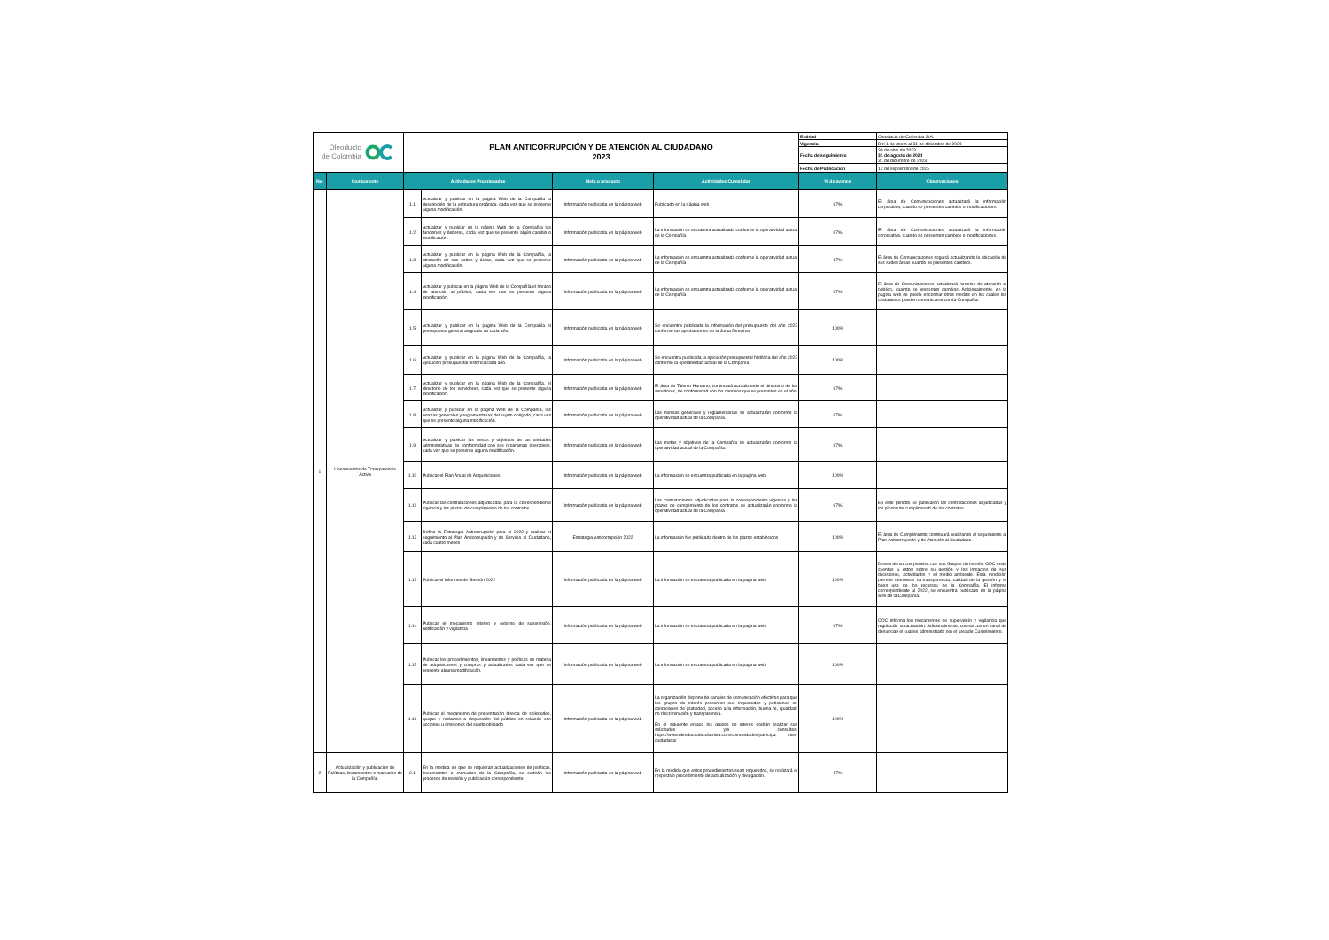| Oleoducto de Colombia | | PLAN ANTICORRUPCIÓN Y DE ATENCIÓN AL CIUDADANO 2023 | | | | Entidad | Oleoducto de Colombia S.A. |
| | | | | | | Vigencia | Del 1 de enero al 31 de diciembre de 2023 |
| | | | | | | Fecha de seguimiento | 30 de abril de 2023 31 de agosto de 2023 31 de diciembre de 2023 |
| | | | | | | Fecha de Publicación | 12 de septiembre de 2023 |
| No. | Componente | Actividades Programadas | | Meta o producto | Actividades Cumplidas | % de avance | Observaciones |
| 1 | Lineamientos de Transparencia Activa | 1.1 | Actualizar y publicar en la página Web de la Compañía la descripción de la estructura orgánica, cada vez que se presente alguna modificación. | Información publicada en la página web | Publicado en la página web | 67% | El área de Comunicaciones actualizará la información corporativa, cuando se presenten cambios o modificaciones. |
| | | 1.2 | Actualizar y publicar en la página Web de la Compañía las funciones y deberes, cada vez que se presente algún cambio o modificación. | Información publicada en la página web | La información se encuentra actualizada conforme la operatividad actual de la Compañía | 67% | El área de Comunicaciones actualizará la información corporativa, cuando se presenten cambios o modificaciones. |
| | | 1.3 | Actualizar y publicar en la página Web de la Compañía, la ubicación de sus sedes y áreas, cada vez que se presente alguna modificación. | Información publicada en la página web | La información se encuentra actualizada conforme la operatividad actual de la Compañía | 67% | El área de Comunicaciones seguirá actualizando la ubicación de sus sedes áreas cuando se presenten cambios. |
| | | 1.4 | Actualizar y publicar en la página Web de la Compañía el horario de atención al público, cada vez que se presente alguna modificación. | Información publicada en la página web | La información se encuentra actualizada conforme la operatividad actual de la Compañía | 67% | El área de Comunicaciones actualizará horarios de atención al público, cuando se presenten cambios. Adicionalmente, en la página web se puede encontrar otros medios en los cuales los ciudadanos pueden comunicarse con la Compañía. |
| | | 1.5 | Actualizar y publicar en la página Web de la Compañía el presupuesto general asignado de cada año. | Información publicada en la página web | Se encuentra publicada la información del presupuesto del año 2022 conforme las aprobaciones de la Junta Directiva | 100% | |
| | | 1.6 | Actualizar y publicar en la página Web de la Compañía, la ejecución presupuestal histórica cada año. | Información publicada en la página web | Se encuentra publicada la ejecución presupuestal histórica del año 2022 conforme la operatividad actual de la Compañía | 100% | |
| | | 1.7 | Actualizar y publicar en la página Web de la Compañía, el directorio de los servidores, cada vez que se presente alguna modificación. | Información publicada en la página web | El área de Talento Humano, continuará actualizando el directorio de los servidores, de conformidad con los cambios que se presenten en el año. | 67% | |
| | | 1.8 | Actualizar y publicar en la página Web de la Compañía, las normas generales y reglamentarias del sujeto obligado, cada vez que se presente alguna modificación. | Información publicada en la página web | Las normas generales y reglamentarias se actualizarán conforme la operatividad actual de la Compañía. | 67% | |
| | | 1.9 | Actualizar y publicar las metas y objetivos de las unidades administrativas de conformidad con sus programas operativos, cada vez que se presente alguna modificación. | Información publicada en la página web | Las metas y objetivos de la Compañía se actualizarán conforme la operatividad actual de la Compañía. | 67% | |
| | | 1.10 | Publicar el Plan Anual de Adquisiciones | Información publicada en la página web | La información se encuentra publicada en la pagina web. | 100% | |
| | | 1.11 | Publicar las contrataciones adjudicadas para la correspondiente vigencia y los plazos de cumplimiento de los contratos. | Información publicada en la página web | Las contrataciones adjudicadas para la correspondiente vigencia y los plazos de cumplimiento de los contratos se actualizarán conforme la operatividad actual de la Compañía | 67% | En este periodo se publicaron las contrataciones adjudicadas y los plazos de cumplimiento de los contratos. |
| | | 1.12 | Definir la Estrategia Anticorrupción para el 2022 y realizar el seguimiento al Plan Anticorrupción y de Servicio al Ciudadano, cada cuatro meses | Estrategia Anticorrupción 2022 | La información fue publicada dentro de los plazos establecidos | 100% | El área de Cumplimiento continuará realizando el seguimiento al Plan Anticorrupción y de Atención al Ciudadano. |
| | | 1.13 | Publicar el Informes de Gestión 2022 | Información publicada en la página web | La información se encuentra publicada en la pagina web. | 100% | Dentro de su compromiso con sus Grupos de Interés, ODC rinde cuentas a estos sobre su gestión y los impactos de sus decisiones, actividades y el medio ambiente. Esta rendición permite demostrar la transparencia, calidad de la gestión y el buen uso de los recursos de la Compañía. El informe correspondiente al 2022, se encuentra publicado en la página web de la Compañía. |
| | | 1.14 | Publicar el mecanismo interno y externo de supervisión, notificación y vigilancia | Información publicada en la página web | La información se encuentra publicada en la pagina web. | 67% | ODC informa los mecanismos de supervisión y vigilancia que regulación su actuación. Adicionalmente, cuenta con un canal de denuncias el cual es administrado por el área de Cumplimiento. |
| | | 1.15 | Publicar los procedimientos, lineamientos y políticas en materia de adquisiciones y compras y actualizarlos cada vez que se presente alguna modificación. | Información publicada en la página web | La información se encuentra publicada en la pagina web. | 100% | |
| | | 1.16 | Publicar el mecanismo de presentación directa de solicitudes, quejas y reclamos a disposición del público en relación con acciones u omisiones del sujeto obligado | Información publicada en la página web | La organización dispone de canales de comunicación efectivos para que los grupos de interés presenten sus inquietudes y peticiones en condiciones de gratuidad, acceso a la información, buena fe, igualdad, no discriminación y transparencia. En el siguiente enlace los grupos de interés podrán realizar sus solicitudes y/o consultas: https://www.oleoductodecolombia.com/comunidades/participa cion-ciudadana/ | 100% | |
| 2 | Actualización y publicación de Políticas, lineamientos o manuales de la Compañía. | 2.1 | En la medida en que se requieran actualizaciones de políticas, lineamientos o manuales de la Compañía, se surtirán los procesos de revisión y publicación correspondiente | Información publicada en la página web | En la medida que estos procedimientos sean requeridos, se realizará el respectivo procedimiento de actualización y divulgación. | 67% | |